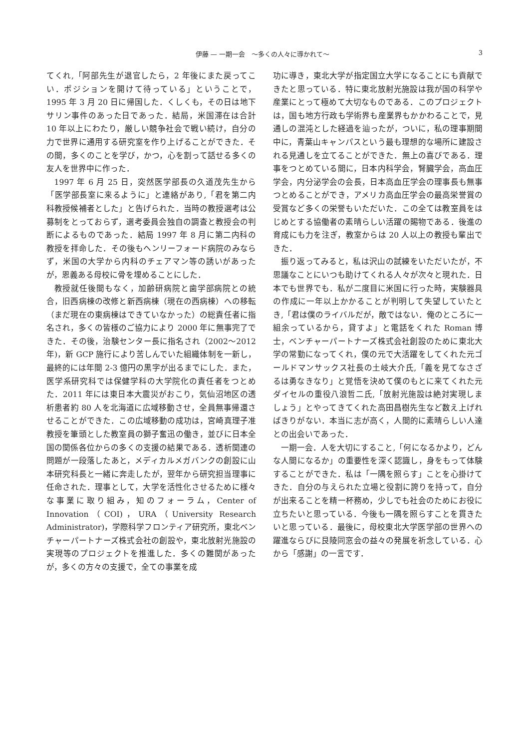伊藤 — 一期一会　～多くの人々に導かれて～ 3
てくれ,「阿部先生が退官したら，2 年後にまた戻ってこい．ポジションを開けて待っている」ということで，1995 年 3 月 20 日に帰国した．くしくも，その日は地下サリン事件のあった日であった．結局，米国滞在は合計 10 年以上にわたり，厳しい競争社会で戦い続け，自分の力で世界に通用する研究室を作り上げることができた．その間，多くのことを学び，かつ，心を割って話せる多くの友人を世界中に作った．
1997 年 6 月 25 日，突然医学部長の久道茂先生から「医学部長室に来るように」と連絡があり,「君を第二内科教授候補者とした」と告げられた．当時の教授選考は公募制をとっておらず，選考委員会独自の調査と教授会の判断によるものであった．結局 1997 年 8 月に第二内科の教授を拝命した．その後もヘンリーフォード病院のみならず，米国の大学から内科のチェアマン等の誘いがあったが，恩義ある母校に骨を埋めることにした．
教授就任後間もなく，加齢研病院と歯学部病院との統合，旧西病棟の改修と新西病棟（現在の西病棟）への移転（まだ現在の東病棟はできていなかった）の総責任者に指名され，多くの皆様のご協力により 2000 年に無事完了できた．その後，治験センター長に指名され（2002～2012 年)，新 GCP 施行により苦しんでいた組織体制を一新し，最終的には年間 2-3 億円の黒字が出るまでにした．また，医学系研究科では保健学科の大学院化の責任者をつとめた．2011 年には東日本大震災がおこり，気仙沼地区の透析患者約 80 人を北海道に広域移動させ，全員無事帰還させることができた．この広域移動の成功は，宮崎真理子准教授を筆頭とした教室員の獅子奮迅の働き，並びに日本全国の関係各位からの多くの支援の結果である．透析関連の問題が一段落したあと，メディカルメガバンクの創設に山本研究科長と一緒に奔走したが，翌年から研究担当理事に任命された．理事として，大学を活性化させるために様々な事業に取り組み，知のフォーラム，Center of Innovation（COI)，URA（University Research Administrator)，学際科学フロンティア研究所，東北ベンチャーパートナーズ株式会社の創設や，東北放射光施設の実現等のプロジェクトを推進した．多くの難関があったが，多くの方々の支援で，全ての事業を成
功に導き，東北大学が指定国立大学になることにも貢献できたと思っている．特に東北放射光施設は我が国の科学や産業にとって極めて大切なものである．このプロジェクトは，国も地方行政も学術界も産業界もかかわることで，見通しの混沌とした経過を辿ったが，ついに，私の理事期間中に，青葉山キャンパスという最も理想的な場所に建設される見通しを立てることができた．無上の喜びである．理事をつとめている間に，日本内科学会，腎臓学会，高血圧学会，内分泌学会の会長，日本高血圧学会の理事長も無事つとめることができ，アメリカ高血圧学会の最高栄誉賞の受賞など多くの栄誉もいただいた．この全ては教室員をはじめとする協働者の素晴らしい活躍の賜物である．後進の育成にも力を注ぎ，教室からは 20 人以上の教授も輩出できた．
振り返ってみると，私は沢山の試練をいただいたが，不思議なことにいつも助けてくれる人々が次々と現れた．日本でも世界でも．私が二度目に米国に行った時，実験器具の作成に一年以上かかることが判明して失望していたとき,「君は僕のライバルだが，敵ではない．俺のところに一組余っているから，貸すよ」と電話をくれた Roman 博士，ベンチャーパートナーズ株式会社創設のために東北大学の常勤になってくれ，僕の元で大活躍をしてくれた元ゴールドマンサックス社長の土岐大介氏,「義を見てなさざるは勇なきなり」と覚悟を決めて僕のもとに来てくれた元ダイセルの重役八浪哲二氏,「放射光施設は絶対実現しましょう」とやってきてくれた高田昌樹先生など数え上げればきりがない．本当に志が高く，人間的に素晴らしい人達との出会いであった．
一期一会．人を大切にすること,「何になるかより，どんな人間になるか」の重要性を深く認識し，身をもって体験することができた．私は「一隅を照らす」ことを心掛けてきた．自分の与えられた立場と役割に誇りを持って，自分が出来ることを精一杯務め，少しでも社会のためにお役に立ちたいと思っている．今後も一隅を照らすことを貫きたいと思っている．最後に，母校東北大学医学部の世界への躍進ならびに艮陵同窓会の益々の発展を祈念している．心から「感謝」の一言です．